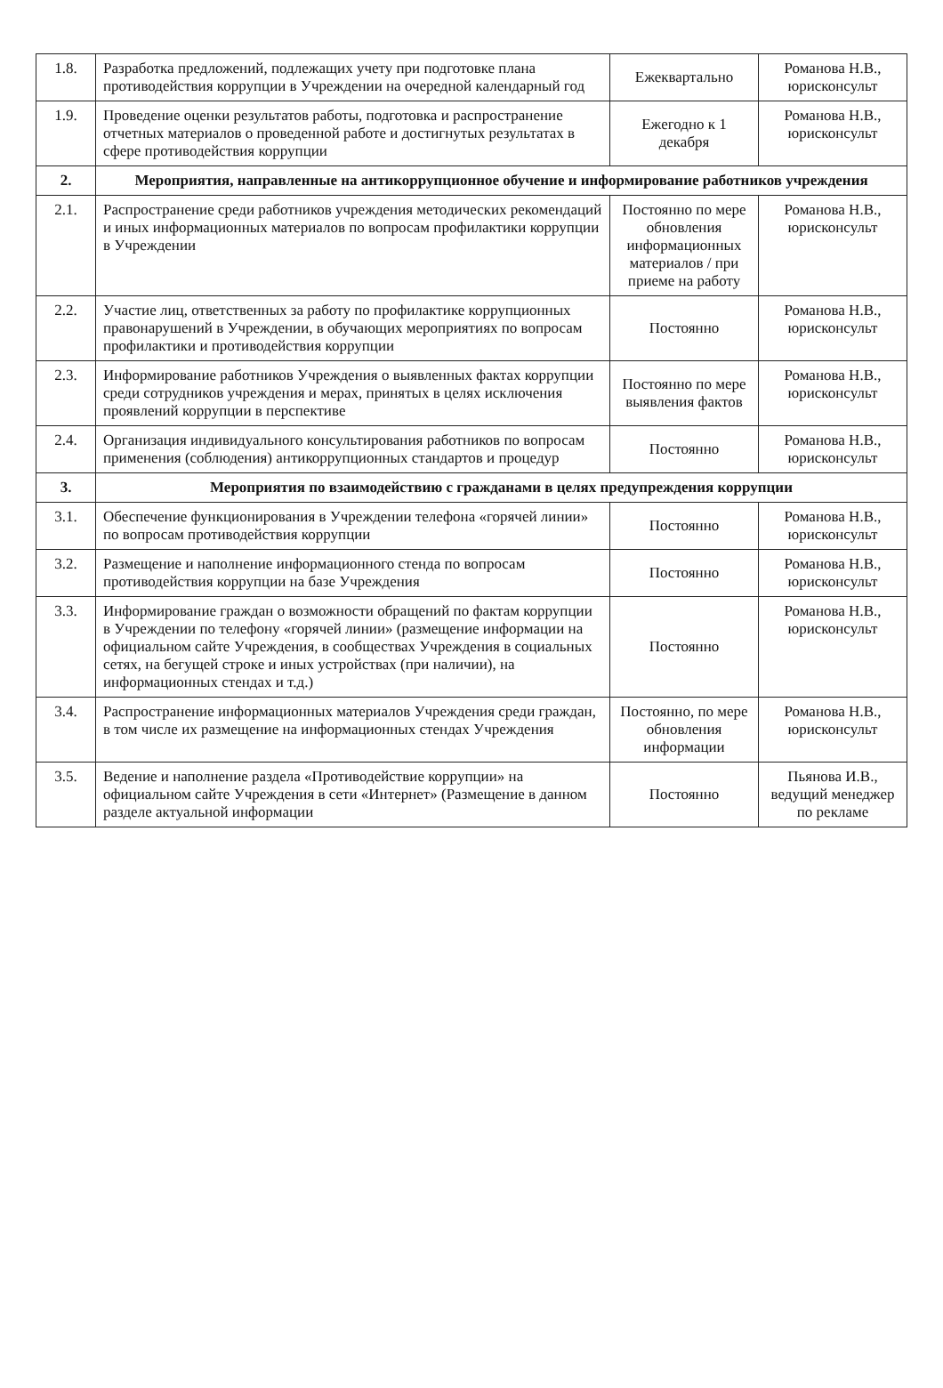| 1.8. | Разработка предложений, подлежащих учету при подготовке плана противодействия коррупции в Учреждении на очередной календарный год | Ежеквартально | Романова Н.В., юрисконсульт |
| 1.9. | Проведение оценки результатов работы, подготовка и распространение отчетных материалов о проведенной работе и достигнутых результатах в сфере противодействия коррупции | Ежегодно к 1 декабря | Романова Н.В., юрисконсульт |
| 2. | Мероприятия, направленные на антикоррупционное обучение и информирование работников учреждения | | |
| 2.1. | Распространение среди работников учреждения методических рекомендаций и иных информационных материалов по вопросам профилактики коррупции в Учреждении | Постоянно по мере обновления информационных материалов / при приеме на работу | Романова Н.В., юрисконсульт |
| 2.2. | Участие лиц, ответственных за работу по профилактике коррупционных правонарушений в Учреждении, в обучающих мероприятиях по вопросам профилактики и противодействия коррупции | Постоянно | Романова Н.В., юрисконсульт |
| 2.3. | Информирование работников Учреждения о выявленных фактах коррупции среди сотрудников учреждения и мерах, принятых в целях исключения проявлений коррупции в перспективе | Постоянно по мере выявления фактов | Романова Н.В., юрисконсульт |
| 2.4. | Организация индивидуального консультирования работников по вопросам применения (соблюдения) антикоррупционных стандартов и процедур | Постоянно | Романова Н.В., юрисконсульт |
| 3. | Мероприятия по взаимодействию с гражданами в целях предупреждения коррупции | | |
| 3.1. | Обеспечение функционирования в Учреждении телефона «горячей линии» по вопросам противодействия коррупции | Постоянно | Романова Н.В., юрисконсульт |
| 3.2. | Размещение и наполнение информационного стенда по вопросам противодействия коррупции на базе Учреждения | Постоянно | Романова Н.В., юрисконсульт |
| 3.3. | Информирование граждан о возможности обращений по фактам коррупции в Учреждении по телефону «горячей линии» (размещение информации на официальном сайте Учреждения, в сообществах Учреждения в социальных сетях, на бегущей строке и иных устройствах (при наличии), на информационных стендах и т.д.) | Постоянно | Романова Н.В., юрисконсульт |
| 3.4. | Распространение информационных материалов Учреждения среди граждан, в том числе их размещение на информационных стендах Учреждения | Постоянно, по мере обновления информации | Романова Н.В., юрисконсульт |
| 3.5. | Ведение и наполнение раздела «Противодействие коррупции» на официальном сайте Учреждения в сети «Интернет» (Размещение в данном разделе актуальной информации | Постоянно | Пьянова И.В., ведущий менеджер по рекламе |